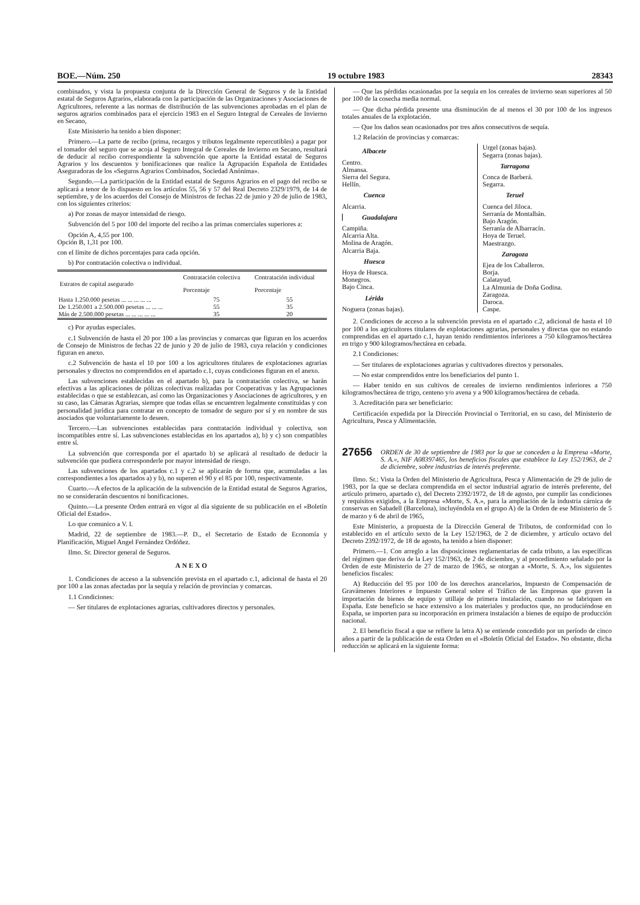BOE.—Núm. 250 19 octubre 1983 28343
combinados, y vista la propuesta conjunta de la Dirección General de Seguros y de la Entidad estatal de Seguros Agrarios, elaborada con la participación de las Organizaciones y Asociaciones de Agricultores, referente a las normas de distribución de las subvenciones aprobadas en el plan de seguros agrarios combinados para el ejercicio 1983 en el Seguro Integral de Cereales de Invierno en Secano,
Este Ministerio ha tenido a bien disponer:
Primero.—La parte de recibo (prima, recargos y tributos legalmente repercutibles) a pagar por el tomador del seguro que se acoja al Seguro Integral de Cereales de Invierno en Secano, resultará de deducir al recibo correspondiente la subvención que aporte la Entidad estatal de Seguros Agrarios y los descuentos y bonificaciones que realice la Agrupación Española de Entidades Aseguradoras de los «Seguros Agrarios Combinados, Sociedad Anónima».
Segundo.—La participación de la Entidad estatal de Seguros Agrarios en el pago del recibo se aplicará a tenor de lo dispuesto en los artículos 55, 56 y 57 del Real Decreto 2329/1979, de 14 de septiembre, y de los acuerdos del Consejo de Ministros de fechas 22 de junio y 20 de julio de 1983, con los siguientes criterios:
a) Por zonas de mayor intensidad de riesgo.
Subvención del 5 por 100 del importe del recibo a las primas comerciales superiores a:
Opción A, 4,55 por 100.
Opción B, 1,31 por 100.
con el límite de dichos porcentajes para cada opción.
b) Por contratación colectiva o individual.
| Estratos de capital asegurado | Contratación colectiva | Contratación individual |
| --- | --- | --- |
| | Porcentaje | Porcentaje |
| Hasta 1.250.000 pesetas ... ... ... ... ... | 75 | 55 |
| De 1.250.001 a 2.500.000 pesetas ... ... ... | 55 | 35 |
| Más de 2.500.000 pesetas ... ... ... ... ... | 35 | 20 |
c) Por ayudas especiales.
c.1 Subvención de hasta el 20 por 100 a las provincias y comarcas que figuran en los acuerdos de Consejo de Ministros de fechas 22 de junio y 20 de julio de 1983, cuya relación y condiciones figuran en anexo.
c.2 Subvención de hasta el 10 por 100 a los agricultores titulares de explotaciones agrarias personales y directos no comprendidos en el apartado c.1, cuyas condiciones figuran en el anexo.
Las subvenciones establecidas en el apartado b), para la contratación colectiva, se harán efectivas a las aplicaciones de pólizas colectivas realizadas por Cooperativas y las Agrupaciones establecidas o que se establezcan, así como las Organizaciones y Asociaciones de agricultores, y en su caso, las Cámaras Agrarias, siempre que todas ellas se encuentren legalmente constituidas y con personalidad jurídica para contratar en concepto de tomador de seguro por sí y en nombre de sus asociados que voluntariamente lo deseen.
Tercero.—Las subvenciones establecidas para contratación individual y colectiva, son incompatibles entre sí. Las subvenciones establecidas en los apartados a), b) y c) son compatibles entre sí.
La subvención que corresponda por el apartado b) se aplicará al resultado de deducir la subvención que pudiera corresponderle por mayor intensidad de riesgo.
Las subvenciones de los apartados c.1 y c.2 se aplicarán de forma que, acumuladas a las correspondientes a los apartados a) y b), no superen el 90 y el 85 por 100, respectivamente.
Cuarto.—A efectos de la aplicación de la subvención de la Entidad estatal de Seguros Agrarios, no se considerarán descuentos ni bonificaciones.
Quinto.—La presente Orden entrará en vigor al día siguiente de su publicación en el «Boletín Oficial del Estado».
Lo que comunico a V. I.
Madrid, 22 de septiembre de 1983.—P. D., el Secretario de Estado de Economía y Planificación, Miguel Angel Fernández Ordóñez.
Ilmo. Sr. Director general de Seguros.
ANEXO
1. Condiciones de acceso a la subvención prevista en el apartado c.1, adicional de hasta el 20 por 100 a las zonas afectadas por la sequía y relación de provincias y comarcas.
1.1 Condiciones:
— Ser titulares de explotaciones agrarias, cultivadores directos y personales.
— Que las pérdidas ocasionadas por la sequía en los cereales de invierno sean superiores al 50 por 100 de la cosecha media normal.
— Que dicha pérdida presente una disminución de al menos el 30 por 100 de los ingresos totales anuales de la explotación.
— Que los daños sean ocasionados por tres años consecutivos de sequía.
1.2 Relación de provincias y comarcas:
Albacete
Centro.
Almansa.
Sierra del Segura.
Hellín.
Cuenca
Alcarria.
Guadalajara
Campiña.
Alcarria Alta.
Molina de Aragón.
Alcarria Baja.
Huesca
Hoya de Huesca.
Monegros.
Bajo Cinca.
Lérida
Noguera (zonas bajas).
Urgel (zonas bajas).
Segarra (zonas bajas).
Tarragona
Conca de Barberá.
Segarra.
Teruel
Cuenca del Jiloca.
Serranía de Montalbán.
Bajo Aragón.
Serranía de Albarracín.
Hoya de Teruel.
Maestrazgo.
Zaragoza
Ejea de los Caballeros.
Borja.
Calatayud.
La Almunia de Doña Godina.
Zaragoza.
Daroca.
Caspe.
2. Condiciones de acceso a la subvención prevista en el apartado c.2, adicional de hasta el 10 por 100 a los agricultores titulares de explotaciones agrarias, personales y directas que no estando comprendidas en el apartado c.1, hayan tenido rendimientos inferiores a 750 kilogramos/hectárea en trigo y 900 kilogramos/hectárea en cebada.
2.1 Condiciones:
— Ser titulares de explotaciones agrarias y cultivadores directos y personales.
— No estar comprendidos entre los beneficiarios del punto 1.
— Haber tenido en sus cultivos de cereales de invierno rendimientos inferiores a 750 kilogramos/hectárea de trigo, centeno y/o avena y a 900 kilogramos/hectárea de cebada.
3. Acreditación para ser beneficiario:
Certificación expedida por la Dirección Provincial o Territorial, en su caso, del Ministerio de Agricultura, Pesca y Alimentación.
27656 ORDEN de 30 de septiembre de 1983 por la que se conceden a la Empresa «Morte, S. A.», NIF A08397465, los beneficios fiscales que establece la Ley 152/1963, de 2 de diciembre, sobre industrias de interés preferente.
Ilmo. Sr.: Vista la Orden del Ministerio de Agricultura, Pesca y Alimentación de 29 de julio de 1983, por la que se declara comprendida en el sector industrial agrario de interés preferente, del artículo primero, apartado c), del Decreto 2392/1972, de 18 de agosto, por cumplir las condiciones y requisitos exigidos, a la Empresa «Morte, S. A.», para la ampliación de la industria cárnica de conservas en Sabadell (Barcelona), incluyéndola en el grupo A) de la Orden de ese Ministerio de 5 de marzo y 6 de abril de 1965,
Este Ministerio, a propuesta de la Dirección General de Tributos, de conformidad con lo establecido en el artículo sexto de la Ley 152/1963, de 2 de diciembre, y artículo octavo del Decreto 2392/1972, de 18 de agosto, ha tenido a bien disponer:
Primero.—1. Con arreglo a las disposiciones reglamentarias de cada tributo, a las específicas del régimen que deriva de la Ley 152/1963, de 2 de diciembre, y al procedimiento señalado por la Orden de este Ministerio de 27 de marzo de 1965, se otorgan a «Morte, S. A.», los siguientes beneficios fiscales:
A) Reducción del 95 por 100 de los derechos arancelarios, Impuesto de Compensación de Gravámenes Interiores e Impuesto General sobre el Tráfico de las Empresas que graven la importación de bienes de equipo y utillaje de primera instalación, cuando no se fabriquen en España. Este beneficio se hace extensivo a los materiales y productos que, no produciéndose en España, se importen para su incorporación en primera instalación a bienes de equipo de producción nacional.
2. El beneficio fiscal a que se refiere la letra A) se entiende concedido por un período de cinco años a partir de la publicación de esta Orden en el «Boletín Oficial del Estado». No obstante, dicha reducción se aplicará en la siguiente forma: